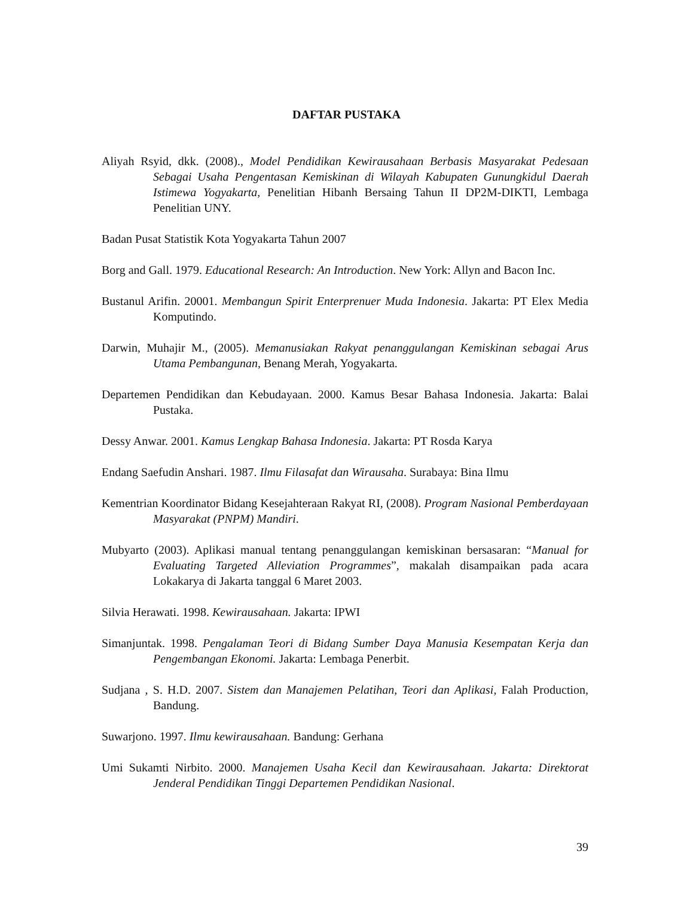DAFTAR PUSTAKA
Aliyah Rsyid, dkk. (2008)., Model Pendidikan Kewirausahaan Berbasis Masyarakat Pedesaan Sebagai Usaha Pengentasan Kemiskinan di Wilayah Kabupaten Gunungkidul Daerah Istimewa Yogyakarta, Penelitian Hibanh Bersaing Tahun II DP2M-DIKTI, Lembaga Penelitian UNY.
Badan Pusat Statistik Kota Yogyakarta Tahun 2007
Borg and Gall. 1979. Educational Research: An Introduction. New York: Allyn and Bacon Inc.
Bustanul Arifin. 20001. Membangun Spirit Enterprenuer Muda Indonesia. Jakarta: PT Elex Media Komputindo.
Darwin, Muhajir M., (2005). Memanusiakan Rakyat penanggulangan Kemiskinan sebagai Arus Utama Pembangunan, Benang Merah, Yogyakarta.
Departemen Pendidikan dan Kebudayaan. 2000. Kamus Besar Bahasa Indonesia. Jakarta: Balai Pustaka.
Dessy Anwar. 2001. Kamus Lengkap Bahasa Indonesia. Jakarta: PT Rosda Karya
Endang Saefudin Anshari. 1987. Ilmu Filasafat dan Wirausaha. Surabaya: Bina Ilmu
Kementrian Koordinator Bidang Kesejahteraan Rakyat RI, (2008). Program Nasional Pemberdayaan Masyarakat (PNPM) Mandiri.
Mubyarto (2003). Aplikasi manual tentang penanggulangan kemiskinan bersasaran: “Manual for Evaluating Targeted Alleviation Programmes”, makalah disampaikan pada acara Lokakarya di Jakarta tanggal 6 Maret 2003.
Silvia Herawati. 1998. Kewirausahaan. Jakarta: IPWI
Simanjuntak. 1998. Pengalaman Teori di Bidang Sumber Daya Manusia Kesempatan Kerja dan Pengembangan Ekonomi. Jakarta: Lembaga Penerbit.
Sudjana , S. H.D. 2007. Sistem dan Manajemen Pelatihan, Teori dan Aplikasi, Falah Production, Bandung.
Suwarjono. 1997. Ilmu kewirausahaan. Bandung: Gerhana
Umi Sukamti Nirbito. 2000. Manajemen Usaha Kecil dan Kewirausahaan. Jakarta: Direktorat Jenderal Pendidikan Tinggi Departemen Pendidikan Nasional.
39